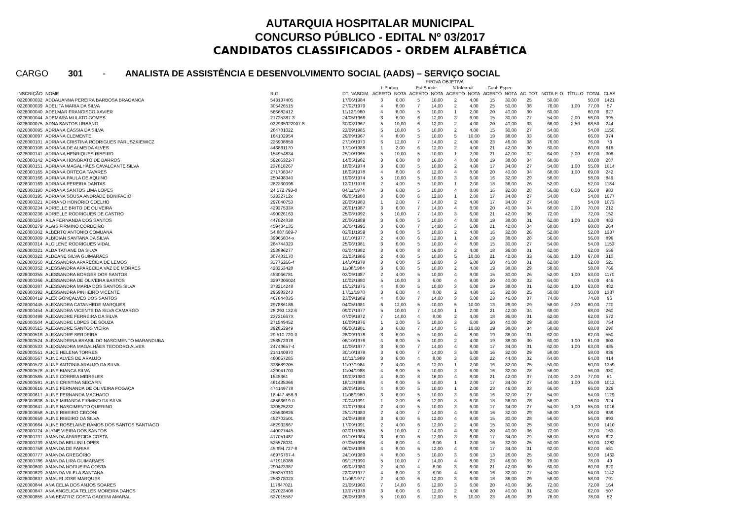AUTARQUIA HOSPITALAR MUNICIPAL
CONCURSO PÚBLICO - EDITAL Nº 03/2017
CANDIDATOS CLASSIFICADOS - ORDEM ALFABÉTICA
CARGO 301 - ANALISTA DE ASSISTÊNCIA E DESENVOLVIMENTO SOCIAL (AADS) – SERVIÇO SOCIAL
| | | | | PROVA OBJETIVA | | | | | | | | | | | | |
| --- | --- | --- | --- | --- | --- | --- | --- | --- | --- | --- | --- | --- | --- | --- | --- | --- |
| | | | | L Portug | | Pol Saúde | | N Informát | | Conh Espec | | | | | | |
| INSCRIÇÃO | NOME | R.G. | DT. NASCIM. | ACERTO | NOTA | ACERTO | NOTA | ACERTO | NOTA | ACERTO | NOTA | AC. TOT. | NOTA P. O. | TÍTULO | TOTAL | CLAS |
| 0226000032 | ADDAUANNA PEREIRA BARBOSA BRAGANCA | 543137405 | 17/06/1984 | 3 | 6,00 | 5 | 10,00 | 2 | 4,00 | 15 | 30,00 | 25 | 50,00 | | 50,00 | 1421 |
| 0226000039 | ADELITA MARIA DA SILVA | 305426515 | 27/02/1979 | 4 | 8,00 | 7 | 14,00 | 2 | 4,00 | 25 | 50,00 | 38 | 76,00 | 1,00 | 77,00 | 57 |
| 0226000040 | ADELMAR FRANCISCO XAVIER | 566682412 | 11/12/1980 | 4 | 8,00 | 5 | 10,00 | 1 | 2,00 | 20 | 40,00 | 30 | 60,00 | | 60,00 | 627 |
| 0226000044 | ADEMARA MULATO GOMES | 21735387-3 | 24/05/1966 | 3 | 6,00 | 6 | 12,00 | 3 | 6,00 | 15 | 30,00 | 27 | 54,00 | 2,00 | 56,00 | 995 |
| 0226000075 | ADNA SANTOS URBANO | 032965922007-8 | 30/03/1967 | 5 | 10,00 | 6 | 12,00 | 2 | 4,00 | 20 | 40,00 | 33 | 66,00 | 2,50 | 68,50 | 244 |
| 0226000095 | ADRIANA CÁSSIA DA SILVA | 284781022 | 22/09/1985 | 5 | 10,00 | 5 | 10,00 | 2 | 4,00 | 15 | 30,00 | 27 | 54,00 | | 54,00 | 1150 |
| 0226000097 | ADRIANA CLEMENTE | 164102954 | 29/09/1967 | 4 | 8,00 | 5 | 10,00 | 5 | 10,00 | 19 | 38,00 | 33 | 66,00 | | 66,00 | 374 |
| 0226000101 | ADRIANA CRISTINA RODRIGUES PARUSZKIEWICZ | 226908859 | 27/10/1973 | 6 | 12,00 | 7 | 14,00 | 2 | 4,00 | 23 | 46,00 | 38 | 76,00 | | 76,00 | 73 |
| 0226000108 | ADRIANA DE ALMEIDA ALVES | 446861170 | 17/10/1988 | 1 | 2,00 | 6 | 12,00 | 2 | 4,00 | 21 | 42,00 | 30 | 60,00 | | 60,00 | 618 |
| 0226000141 | ADRIANA HENRIQUES RIBEIRO | 154954834 | 25/10/1965 | 5 | 10,00 | 5 | 10,00 | 1 | 2,00 | 21 | 42,00 | 32 | 64,00 | 3,00 | 67,00 | 308 |
| 0226000142 | ADRIANA HONORATO DE BARROS | 59206322-7 | 14/05/1982 | 3 | 6,00 | 8 | 16,00 | 4 | 8,00 | 19 | 38,00 | 34 | 68,00 | | 68,00 | 287 |
| 0226000151 | ADRIANA MAGALHÃES CAVALCANTE SILVA | 237818267 | 18/05/1974 | 3 | 6,00 | 5 | 10,00 | 2 | 4,00 | 17 | 34,00 | 27 | 54,00 | 1,00 | 55,00 | 1014 |
| 0226000165 | ADRIANA ORTEGA TAVARES | 271708347 | 18/03/1978 | 4 | 8,00 | 6 | 12,00 | 4 | 8,00 | 20 | 40,00 | 34 | 68,00 | 1,00 | 69,00 | 242 |
| 0226000166 | ADRIANA PAULA DE AQUINO | 250498340 | 19/06/1974 | 5 | 10,00 | 5 | 10,00 | 3 | 6,00 | 16 | 32,00 | 29 | 58,00 | | 58,00 | 849 |
| 0226000169 | ADRIANA PEREIRA DANTAS | 282360396 | 12/01/1976 | 2 | 4,00 | 5 | 10,00 | 1 | 2,00 | 18 | 36,00 | 26 | 52,00 | | 52,00 | 1184 |
| 0226000190 | ADRIANA SANTOS LIMA LOPES | 24.572.793-0 | 04/11/1974 | 3 | 6,00 | 5 | 10,00 | 4 | 8,00 | 16 | 32,00 | 28 | 56,00 | 0,00 | 56,00 | 983 |
| 0226000195 | ADRIANA SOUSA ANDRADE BONIFACIO | 53332712x | 09/05/1980 | 3 | 6,00 | 6 | 12,00 | 1 | 2,00 | 17 | 34,00 | 27 | 54,00 | | 54,00 | 1077 |
| 0226000221 | ADRIANO HONÓRIO COELHO | 297040753 | 20/05/1983 | 1 | 2,00 | 7 | 14,00 | 2 | 4,00 | 17 | 34,00 | 27 | 54,00 | | 54,00 | 1073 |
| 0226000234 | ADRIELLE BRITO DE OLIVEIRA | 42927533X | 26/01/1987 | 3 | 6,00 | 7 | 14,00 | 4 | 8,00 | 20 | 40,00 | 34 | 68,00 | 2,00 | 70,00 | 212 |
| 0226000236 | ADRIELLE RODRIGUES DE CASTRO | 490026163 | 25/08/1992 | 5 | 10,00 | 7 | 14,00 | 3 | 6,00 | 21 | 42,00 | 36 | 72,00 | | 72,00 | 152 |
| 0226000264 | AILA FERNANDA DOS SANTOS | 447024838 | 20/06/1989 | 3 | 6,00 | 5 | 10,00 | 4 | 8,00 | 19 | 38,00 | 31 | 62,00 | 1,00 | 63,00 | 483 |
| 0226000279 | ALAIS FIRMINO CORDEIRO | 459434135 | 30/04/1995 | 3 | 6,00 | 7 | 14,00 | 3 | 6,00 | 21 | 42,00 | 34 | 68,00 | | 68,00 | 264 |
| 0226000302 | ALBERTO ANTONIO COMUANA | 54.887.689-7 | 02/01/1959 | 3 | 6,00 | 5 | 10,00 | 2 | 4,00 | 16 | 32,00 | 26 | 52,00 | | 52,00 | 1237 |
| 0226000309 | ALBIDIAN SANTANA DA SILVA | 39965804-x | 10/10/1977 | 2 | 4,00 | 6 | 12,00 | 1 | 2,00 | 19 | 38,00 | 28 | 56,00 | | 56,00 | 896 |
| 0226000314 | ALCILENE RODRIGUES VIDAL | 284744323 | 25/06/1981 | 3 | 6,00 | 5 | 10,00 | 4 | 8,00 | 15 | 30,00 | 27 | 54,00 | | 54,00 | 1153 |
| 0226000321 | ALDA TATIANE DA SILVA | 253896277 | 02/04/1982 | 3 | 6,00 | 8 | 16,00 | 2 | 4,00 | 18 | 36,00 | 31 | 62,00 | | 62,00 | 556 |
| 0226000322 | ALDEANE SILVA GUIMARÃES | 307482170 | 21/03/1986 | 2 | 4,00 | 5 | 10,00 | 5 | 10,00 | 21 | 42,00 | 33 | 66,00 | 1,00 | 67,00 | 310 |
| 0226000350 | ALESSANDRA APARECIDA DE LEMOS | 32776266-4 | 14/10/1978 | 3 | 6,00 | 5 | 10,00 | 3 | 6,00 | 20 | 40,00 | 31 | 62,00 | | 62,00 | 521 |
| 0226000352 | ALESSANDRA APARECIDA VAZ DE MORAES | 428253428 | 11/08/1984 | 3 | 6,00 | 5 | 10,00 | 2 | 4,00 | 19 | 38,00 | 29 | 58,00 | | 58,00 | 766 |
| 0226000355 | ALESSANDRA BORGES DOS SANTOS | 453066781 | 03/09/1987 | 2 | 4,00 | 5 | 10,00 | 4 | 8,00 | 15 | 30,00 | 26 | 52,00 | 1,00 | 53,00 | 1170 |
| 0226000366 | ALESSANDRA DE OLIVEIRA BASTOS | 3297306024 | 10/02/1980 | 5 | 10,00 | 3 | 6,00 | 4 | 8,00 | 20 | 40,00 | 32 | 64,00 | | 64,00 | 446 |
| 0226000387 | ALESSANDRA MARIA DOS SANTOS SILVA | 373214248 | 15/12/1975 | 4 | 8,00 | 5 | 10,00 | 3 | 6,00 | 19 | 38,00 | 31 | 62,00 | 1,00 | 63,00 | 482 |
| 0226000392 | ALESSANDRA PINHEIRO VICENTE | 295983243 | 17/11/1978 | 3 | 6,00 | 4 | 8,00 | 2 | 4,00 | 16 | 32,00 | 25 | 50,00 | | 50,00 | 1387 |
| 0226000419 | ALEX GONÇALVES DOS SANTOS | 467844835 | 23/09/1989 | 4 | 8,00 | 7 | 14,00 | 3 | 6,00 | 23 | 46,00 | 37 | 74,00 | | 74,00 | 96 |
| 0226000445 | ALEXANDRA CATANHEDE MARQUES | 297886186 | 04/05/1981 | 6 | 12,00 | 5 | 10,00 | 5 | 10,00 | 13 | 26,00 | 29 | 58,00 | 2,00 | 60,00 | 720 |
| 0226000454 | ALEXANDRA VICENTE DA SILVA CAMARGO | 28.293.132.6 | 09/07/1977 | 5 | 10,00 | 7 | 14,00 | 1 | 2,00 | 21 | 42,00 | 34 | 68,00 | | 68,00 | 260 |
| 0226000499 | ALEXANDRE FERREIRA DA SILVA | 23721667X | 07/09/1972 | 7 | 14,00 | 4 | 8,00 | 2 | 4,00 | 18 | 36,00 | 31 | 62,00 | | 62,00 | 572 |
| 0226000504 | ALEXANDRE LOPES DE SOUZA | 271549452 | 16/09/1976 | 1 | 2,00 | 5 | 10,00 | 3 | 6,00 | 20 | 40,00 | 29 | 58,00 | | 58,00 | 754 |
| 0226000515 | ALEXANDRE SANTOS VIEIRA | 392852949 | 06/06/1981 | 3 | 6,00 | 7 | 14,00 | 5 | 10,00 | 19 | 38,00 | 34 | 68,00 | | 68,00 | 290 |
| 0226000516 | ALEXANDRE SERDEIRA | 29.510.720-0 | 28/09/1978 | 3 | 6,00 | 5 | 10,00 | 4 | 8,00 | 19 | 38,00 | 31 | 62,00 | | 62,00 | 550 |
| 0226000524 | ALEXANDRINA BRASIL DO NASCIMENTO MARANDUBA | 258572978 | 06/10/1976 | 4 | 8,00 | 5 | 10,00 | 2 | 4,00 | 19 | 38,00 | 30 | 60,00 | 1,00 | 61,00 | 603 |
| 0226000533 | ALEXSANDRA MAGALHÃES TEODORO ALVES | 24743657-4 | 10/06/1977 | 3 | 6,00 | 7 | 14,00 | 4 | 8,00 | 17 | 34,00 | 31 | 62,00 | 1,00 | 63,00 | 485 |
| 0226000551 | ALICE HELENA TORRES | 214140970 | 30/10/1978 | 3 | 6,00 | 7 | 14,00 | 3 | 6,00 | 16 | 32,00 | 29 | 58,00 | | 58,00 | 836 |
| 0226000567 | ALINE ALVES DE ARAUJO | 460057285 | 10/11/1989 | 3 | 6,00 | 4 | 8,00 | 3 | 6,00 | 22 | 44,00 | 32 | 64,00 | | 64,00 | 414 |
| 0226000572 | ALINE ANTONIA ARAUJO DA SILVA | 338689205 | 11/07/1984 | 2 | 4,00 | 6 | 12,00 | 1 | 2,00 | 16 | 32,00 | 25 | 50,00 | | 50,00 | 1359 |
| 0226000578 | ALINE BIANCA SILVA | 439041703 | 11/04/1988 | 4 | 8,00 | 5 | 10,00 | 3 | 6,00 | 16 | 32,00 | 28 | 56,00 | | 56,00 | 980 |
| 0226000585 | ALINE CORREA MEIRELES | 1545361 | 19/03/1980 | 4 | 8,00 | 8 | 16,00 | 4 | 8,00 | 21 | 42,00 | 37 | 74,00 | 3,00 | 77,00 | 61 |
| 0226000591 | ALINE CRISTINA SECAFIN | 461435366 | 18/12/1989 | 4 | 8,00 | 5 | 10,00 | 1 | 2,00 | 17 | 34,00 | 27 | 54,00 | 1,00 | 55,00 | 1012 |
| 0226000616 | ALINE FERNANDA DE OLIVEIRA FOGAÇA | 474149778 | 28/05/1991 | 4 | 8,00 | 5 | 10,00 | 1 | 2,00 | 23 | 46,00 | 33 | 66,00 | | 66,00 | 326 |
| 0226000617 | ALINE FERNANDA MACHADO | 18.447.458-9 | 11/08/1980 | 3 | 6,00 | 5 | 10,00 | 3 | 6,00 | 16 | 32,00 | 27 | 54,00 | | 54,00 | 1129 |
| 0226000636 | ALINE MIRANDA FIRMINO DA SILVA | 48563619-0 | 20/04/1991 | 1 | 2,00 | 6 | 12,00 | 3 | 6,00 | 18 | 36,00 | 28 | 56,00 | | 56,00 | 924 |
| 0226000641 | ALINE NASCIMENTO QUERINO | 330525232 | 31/07/1984 | 2 | 4,00 | 5 | 10,00 | 3 | 6,00 | 17 | 34,00 | 27 | 54,00 | 1,00 | 55,00 | 1016 |
| 0226000658 | ALINE RIBEIRO CECONI | 425530826 | 25/12/1983 | 2 | 4,00 | 7 | 14,00 | 4 | 8,00 | 16 | 32,00 | 29 | 58,00 | | 58,00 | 839 |
| 0226000659 | ALINE RIBEIRO DA SILVA | 452702501 | 24/05/1988 | 3 | 6,00 | 6 | 12,00 | 4 | 8,00 | 15 | 30,00 | 28 | 56,00 | | 56,00 | 993 |
| 0226000664 | ALINE ROSELAINE RAMOS DOS SANTOS SANTIAGO | 482932867 | 17/09/1991 | 2 | 4,00 | 6 | 12,00 | 2 | 4,00 | 15 | 30,00 | 25 | 50,00 | | 50,00 | 1410 |
| 0226000724 | ALYNE VIEIRA DOS SANTOS | 440027445 | 02/01/1985 | 5 | 10,00 | 7 | 14,00 | 4 | 8,00 | 20 | 40,00 | 36 | 72,00 | | 72,00 | 163 |
| 0226000731 | AMANDA APARECIDA COSTA | 417051487 | 01/10/1984 | 3 | 6,00 | 6 | 12,00 | 3 | 6,00 | 17 | 34,00 | 29 | 58,00 | | 58,00 | 822 |
| 0226000739 | AMANDA BELLINI LOPES | 525578031 | 07/05/1996 | 4 | 8,00 | 4 | 8,00 | 1 | 2,00 | 16 | 32,00 | 25 | 50,00 | | 50,00 | 1382 |
| 0226000758 | AMANDA DE FARIAS | 45.994.727-8 | 06/05/1989 | 4 | 8,00 | 6 | 12,00 | 4 | 8,00 | 17 | 34,00 | 31 | 62,00 | | 62,00 | 581 |
| 0226000777 | AMANDA GREGÓRIO | 46976767-4 | 24/10/1989 | 4 | 8,00 | 5 | 10,00 | 3 | 6,00 | 13 | 26,00 | 25 | 50,00 | | 50,00 | 1463 |
| 0226000786 | AMANDA LIRA GUIMARAES | 471918088 | 09/12/1990 | 5 | 10,00 | 7 | 14,00 | 4 | 8,00 | 23 | 46,00 | 39 | 78,00 | | 78,00 | 49 |
| 0226000800 | AMANDA NOGUEIRA COSTA | 290423387 | 09/04/1980 | 2 | 4,00 | 4 | 8,00 | 3 | 6,00 | 21 | 42,00 | 30 | 60,00 | | 60,00 | 620 |
| 0226000829 | AMANDA VILELA SANTANA | 255357310 | 22/03/1977 | 4 | 8,00 | 3 | 6,00 | 4 | 8,00 | 16 | 32,00 | 27 | 54,00 | | 54,00 | 1142 |
| 0226000837 | AMAURI JOSE MARQUES | 25827802X | 11/06/1977 | 2 | 4,00 | 6 | 12,00 | 3 | 6,00 | 18 | 36,00 | 29 | 58,00 | | 58,00 | 791 |
| 0226000844 | ANA CELIA DOS ANJOS SOARES | 117847021 | 21/05/1960 | 7 | 14,00 | 6 | 12,00 | 3 | 6,00 | 20 | 40,00 | 36 | 72,00 | | 72,00 | 164 |
| 0226000847 | ANA ANGELICA TELLES MOREIRA DANCS | 297023408 | 13/07/1978 | 3 | 6,00 | 6 | 12,00 | 2 | 4,00 | 20 | 40,00 | 31 | 62,00 | | 62,00 | 507 |
| 0226000855 | ANA BEATRIZ COSTA GADDINI AMARAL | 637015587 | 26/05/1989 | 5 | 10,00 | 6 | 12,00 | 5 | 10,00 | 23 | 46,00 | 39 | 78,00 | | 78,00 | 52 |